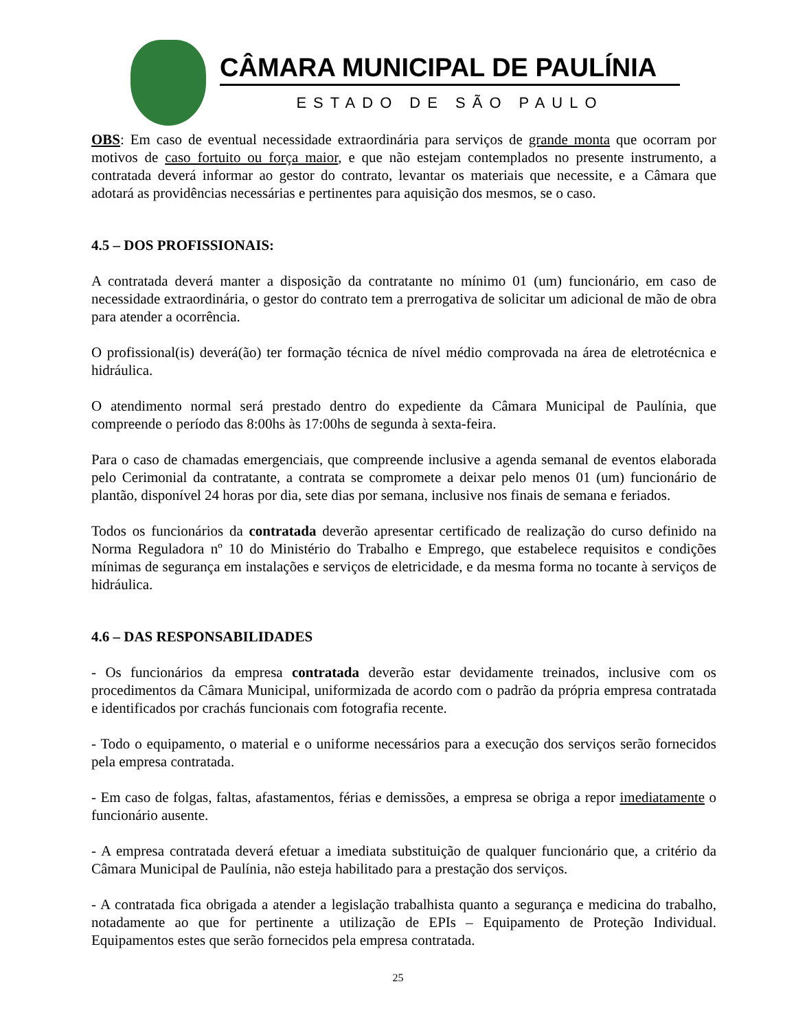CÂMARA MUNICIPAL DE PAULÍNIA
ESTADO DE SÃO PAULO
OBS: Em caso de eventual necessidade extraordinária para serviços de grande monta que ocorram por motivos de caso fortuito ou força maior, e que não estejam contemplados no presente instrumento, a contratada deverá informar ao gestor do contrato, levantar os materiais que necessite, e a Câmara que adotará as providências necessárias e pertinentes para aquisição dos mesmos, se o caso.
4.5 – DOS PROFISSIONAIS:
A contratada deverá manter a disposição da contratante no mínimo 01 (um) funcionário, em caso de necessidade extraordinária, o gestor do contrato tem a prerrogativa de solicitar um adicional de mão de obra para atender a ocorrência.
O profissional(is) deverá(ão) ter formação técnica de nível médio comprovada na área de eletrotécnica e hidráulica.
O atendimento normal será prestado dentro do expediente da Câmara Municipal de Paulínia, que compreende o período das 8:00hs às 17:00hs de segunda à sexta-feira.
Para o caso de chamadas emergenciais, que compreende inclusive a agenda semanal de eventos elaborada pelo Cerimonial da contratante, a contrata se compromete a deixar pelo menos 01 (um) funcionário de plantão, disponível 24 horas por dia, sete dias por semana, inclusive nos finais de semana e feriados.
Todos os funcionários da contratada deverão apresentar certificado de realização do curso definido na Norma Reguladora nº 10 do Ministério do Trabalho e Emprego, que estabelece requisitos e condições mínimas de segurança em instalações e serviços de eletricidade, e da mesma forma no tocante à serviços de hidráulica.
4.6 – DAS RESPONSABILIDADES
- Os funcionários da empresa contratada deverão estar devidamente treinados, inclusive com os procedimentos da Câmara Municipal, uniformizada de acordo com o padrão da própria empresa contratada e identificados por crachás funcionais com fotografia recente.
- Todo o equipamento, o material e o uniforme necessários para a execução dos serviços serão fornecidos pela empresa contratada.
- Em caso de folgas, faltas, afastamentos, férias e demissões, a empresa se obriga a repor imediatamente o funcionário ausente.
- A empresa contratada deverá efetuar a imediata substituição de qualquer funcionário que, a critério da Câmara Municipal de Paulínia, não esteja habilitado para a prestação dos serviços.
- A contratada fica obrigada a atender a legislação trabalhista quanto a segurança e medicina do trabalho, notadamente ao que for pertinente a utilização de EPIs – Equipamento de Proteção Individual. Equipamentos estes que serão fornecidos pela empresa contratada.
25